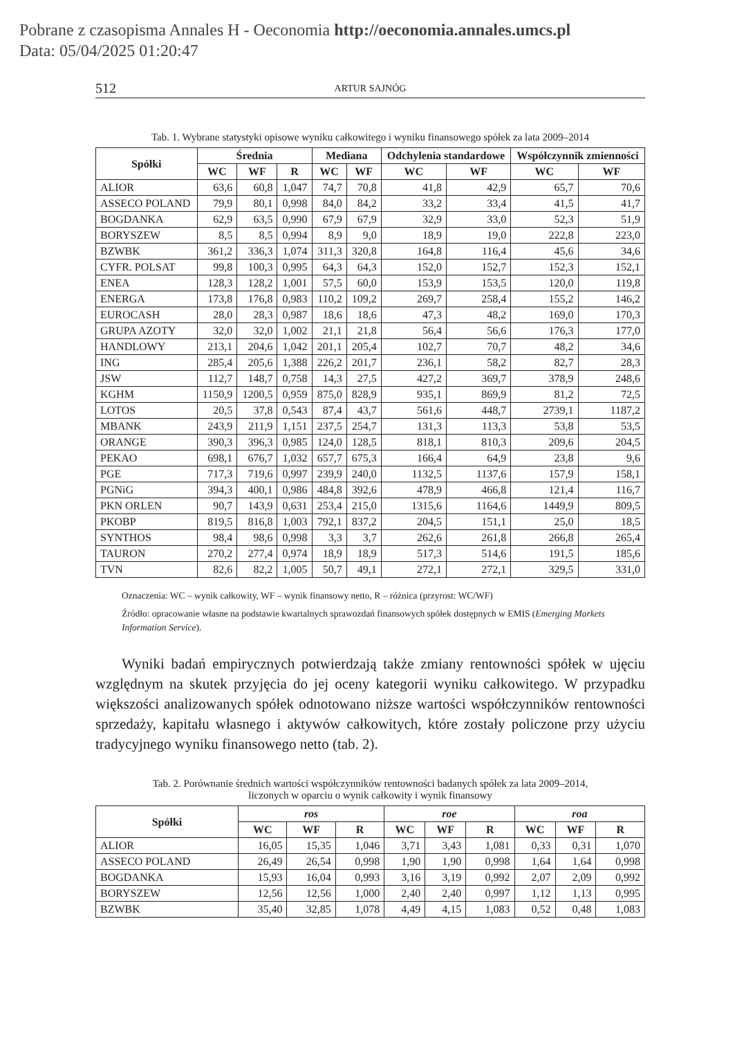Pobrane z czasopisma Annales H - Oeconomia http://oeconomia.annales.umcs.pl
Data: 05/04/2025 01:20:47
512 ARTUR SAJNÓG
Tab. 1. Wybrane statystyki opisowe wyniku całkowitego i wyniku finansowego spółek za lata 2009–2014
| Spółki | Średnia | | | Mediana | | Odchylenia standardowe | | Współczynnik zmienności | |
| --- | --- | --- | --- | --- | --- | --- | --- | --- | --- |
| | WC | WF | R | WC | WF | WC | WF | WC | WF |
| ALIOR | 63,6 | 60,8 | 1,047 | 74,7 | 70,8 | 41,8 | 42,9 | 65,7 | 70,6 |
| ASSECO POLAND | 79,9 | 80,1 | 0,998 | 84,0 | 84,2 | 33,2 | 33,4 | 41,5 | 41,7 |
| BOGDANKA | 62,9 | 63,5 | 0,990 | 67,9 | 67,9 | 32,9 | 33,0 | 52,3 | 51,9 |
| BORYSZEW | 8,5 | 8,5 | 0,994 | 8,9 | 9,0 | 18,9 | 19,0 | 222,8 | 223,0 |
| BZWBK | 361,2 | 336,3 | 1,074 | 311,3 | 320,8 | 164,8 | 116,4 | 45,6 | 34,6 |
| CYFR. POLSAT | 99,8 | 100,3 | 0,995 | 64,3 | 64,3 | 152,0 | 152,7 | 152,3 | 152,1 |
| ENEA | 128,3 | 128,2 | 1,001 | 57,5 | 60,0 | 153,9 | 153,5 | 120,0 | 119,8 |
| ENERGA | 173,8 | 176,8 | 0,983 | 110,2 | 109,2 | 269,7 | 258,4 | 155,2 | 146,2 |
| EUROCASH | 28,0 | 28,3 | 0,987 | 18,6 | 18,6 | 47,3 | 48,2 | 169,0 | 170,3 |
| GRUPA AZOTY | 32,0 | 32,0 | 1,002 | 21,1 | 21,8 | 56,4 | 56,6 | 176,3 | 177,0 |
| HANDLOWY | 213,1 | 204,6 | 1,042 | 201,1 | 205,4 | 102,7 | 70,7 | 48,2 | 34,6 |
| ING | 285,4 | 205,6 | 1,388 | 226,2 | 201,7 | 236,1 | 58,2 | 82,7 | 28,3 |
| JSW | 112,7 | 148,7 | 0,758 | 14,3 | 27,5 | 427,2 | 369,7 | 378,9 | 248,6 |
| KGHM | 1150,9 | 1200,5 | 0,959 | 875,0 | 828,9 | 935,1 | 869,9 | 81,2 | 72,5 |
| LOTOS | 20,5 | 37,8 | 0,543 | 87,4 | 43,7 | 561,6 | 448,7 | 2739,1 | 1187,2 |
| MBANK | 243,9 | 211,9 | 1,151 | 237,5 | 254,7 | 131,3 | 113,3 | 53,8 | 53,5 |
| ORANGE | 390,3 | 396,3 | 0,985 | 124,0 | 128,5 | 818,1 | 810,3 | 209,6 | 204,5 |
| PEKAO | 698,1 | 676,7 | 1,032 | 657,7 | 675,3 | 166,4 | 64,9 | 23,8 | 9,6 |
| PGE | 717,3 | 719,6 | 0,997 | 239,9 | 240,0 | 1132,5 | 1137,6 | 157,9 | 158,1 |
| PGNiG | 394,3 | 400,1 | 0,986 | 484,8 | 392,6 | 478,9 | 466,8 | 121,4 | 116,7 |
| PKN ORLEN | 90,7 | 143,9 | 0,631 | 253,4 | 215,0 | 1315,6 | 1164,6 | 1449,9 | 809,5 |
| PKOBP | 819,5 | 816,8 | 1,003 | 792,1 | 837,2 | 204,5 | 151,1 | 25,0 | 18,5 |
| SYNTHOS | 98,4 | 98,6 | 0,998 | 3,3 | 3,7 | 262,6 | 261,8 | 266,8 | 265,4 |
| TAURON | 270,2 | 277,4 | 0,974 | 18,9 | 18,9 | 517,3 | 514,6 | 191,5 | 185,6 |
| TVN | 82,6 | 82,2 | 1,005 | 50,7 | 49,1 | 272,1 | 272,1 | 329,5 | 331,0 |
Oznaczenia: WC – wynik całkowity, WF – wynik finansowy netto, R – różnica (przyrost: WC/WF)
Źródło: opracowanie własne na podstawie kwartalnych sprawozdań finansowych spółek dostępnych w EMIS (Emerging Markets Information Service).
Wyniki badań empirycznych potwierdzają także zmiany rentowności spółek w ujęciu względnym na skutek przyjęcia do jej oceny kategorii wyniku całkowitego. W przypadku większości analizowanych spółek odnotowano niższe wartości współczynników rentowności sprzedaży, kapitału własnego i aktywów całkowitych, które zostały policzone przy użyciu tradycyjnego wyniku finansowego netto (tab. 2).
Tab. 2. Porównanie średnich wartości współczynników rentowności badanych spółek za lata 2009–2014,
liczonych w oparciu o wynik całkowity i wynik finansowy
| Spółki | ros | | | roe | | | roa | | |
| --- | --- | --- | --- | --- | --- | --- | --- | --- | --- |
| | WC | WF | R | WC | WF | R | WC | WF | R |
| ALIOR | 16,05 | 15,35 | 1,046 | 3,71 | 3,43 | 1,081 | 0,33 | 0,31 | 1,070 |
| ASSECO POLAND | 26,49 | 26,54 | 0,998 | 1,90 | 1,90 | 0,998 | 1,64 | 1,64 | 0,998 |
| BOGDANKA | 15,93 | 16,04 | 0,993 | 3,16 | 3,19 | 0,992 | 2,07 | 2,09 | 0,992 |
| BORYSZEW | 12,56 | 12,56 | 1,000 | 2,40 | 2,40 | 0,997 | 1,12 | 1,13 | 0,995 |
| BZWBK | 35,40 | 32,85 | 1,078 | 4,49 | 4,15 | 1,083 | 0,52 | 0,48 | 1,083 |